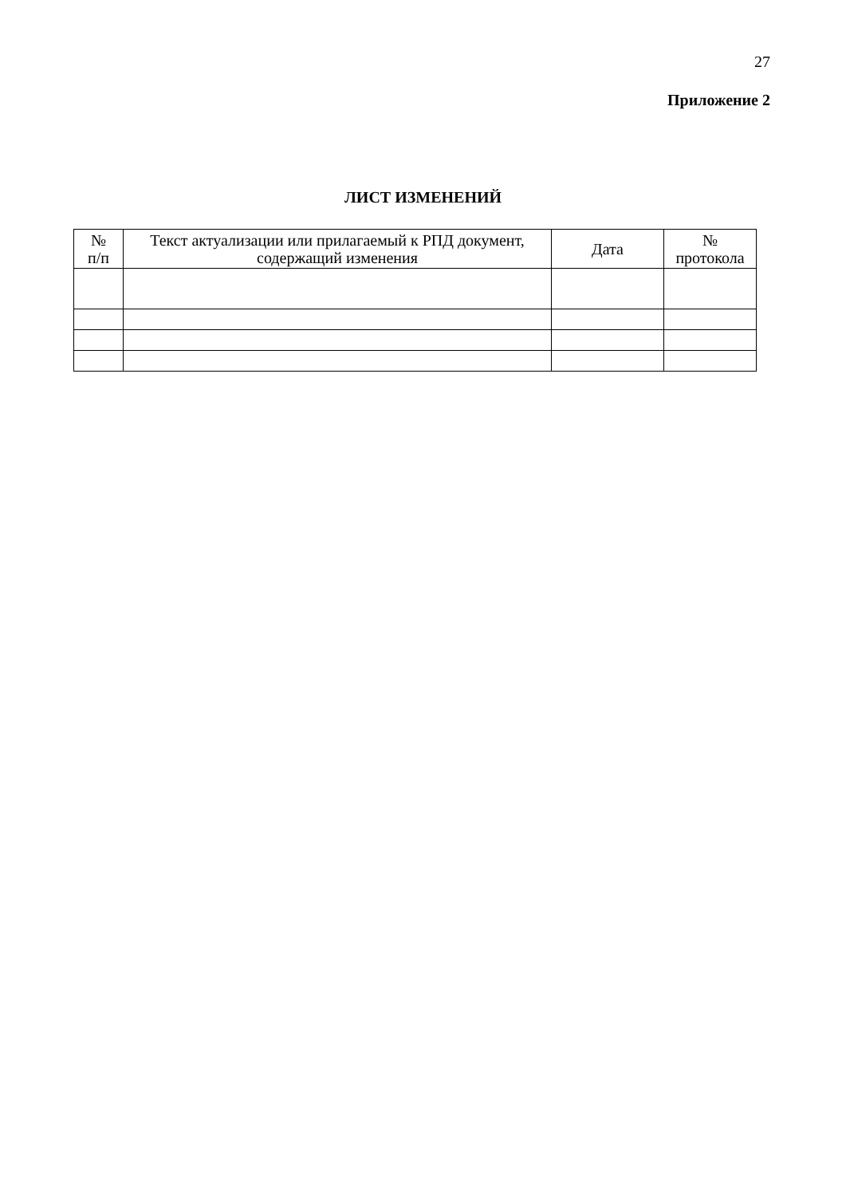27
Приложение 2
ЛИСТ ИЗМЕНЕНИЙ
| № п/п | Текст актуализации или прилагаемый к РПД документ, содержащий изменения | Дата | № протокола |
| --- | --- | --- | --- |